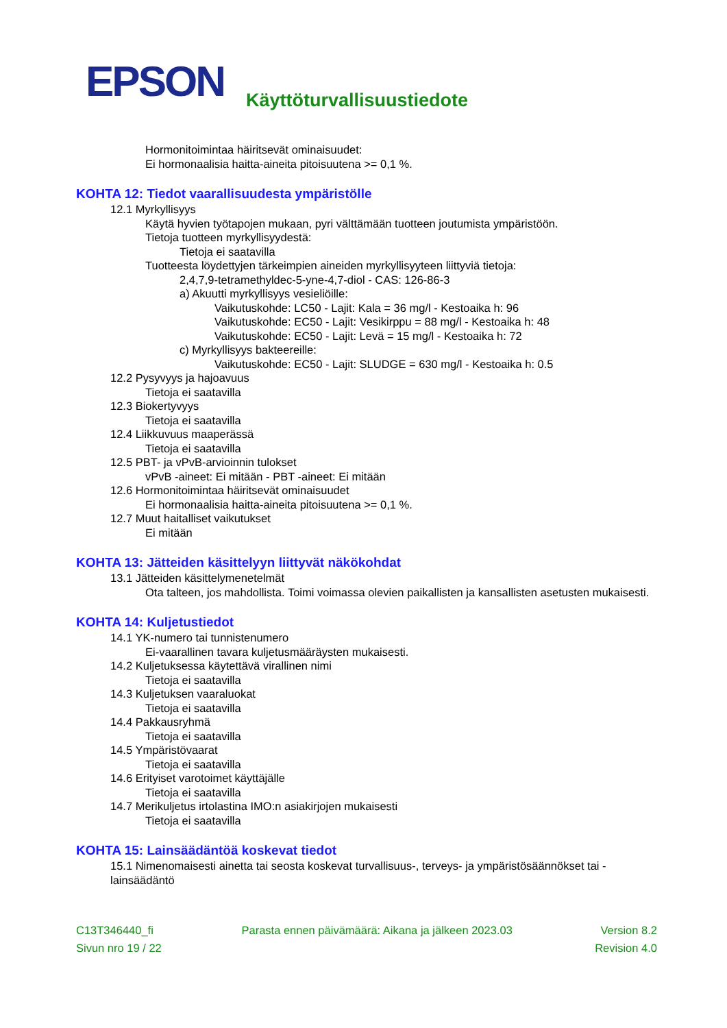EPSON
Käyttöturvallisuustiedote
Hormonitoimintaa häiritsevät ominaisuudet:
Ei hormonaalisia haitta-aineita pitoisuutena >= 0,1 %.
KOHTA 12: Tiedot vaarallisuudesta ympäristölle
12.1 Myrkyllisyys
Käytä hyvien työtapojen mukaan, pyri välttämään tuotteen joutumista ympäristöön.
Tietoja tuotteen myrkyllisyydestä:
Tietoja ei saatavilla
Tuotteesta löydettyjen tärkeimpien aineiden myrkyllisyyteen liittyviä tietoja:
2,4,7,9-tetramethyldec-5-yne-4,7-diol - CAS: 126-86-3
a) Akuutti myrkyllisyys vesieliöille:
Vaikutuskohde: LC50 - Lajit: Kala = 36 mg/l - Kestoaika h: 96
Vaikutuskohde: EC50 - Lajit: Vesikirppu = 88 mg/l - Kestoaika h: 48
Vaikutuskohde: EC50 - Lajit: Levä = 15 mg/l - Kestoaika h: 72
c) Myrkyllisyys bakteereille:
Vaikutuskohde: EC50 - Lajit: SLUDGE = 630 mg/l - Kestoaika h: 0.5
12.2 Pysyvyys ja hajoavuus
Tietoja ei saatavilla
12.3 Biokertyvyys
Tietoja ei saatavilla
12.4 Liikkuvuus maaperässä
Tietoja ei saatavilla
12.5 PBT- ja vPvB-arvioinnin tulokset
vPvB -aineet: Ei mitään - PBT -aineet: Ei mitään
12.6 Hormonitoimintaa häiritsevät ominaisuudet
Ei hormonaalisia haitta-aineita pitoisuutena >= 0,1 %.
12.7 Muut haitalliset vaikutukset
Ei mitään
KOHTA 13: Jätteiden käsittelyyn liittyvät näkökohdat
13.1 Jätteiden käsittelymenetelmät
Ota talteen, jos mahdollista. Toimi voimassa olevien paikallisten ja kansallisten asetusten mukaisesti.
KOHTA 14: Kuljetustiedot
14.1 YK-numero tai tunnistenumero
Ei-vaarallinen tavara kuljetusmääräysten mukaisesti.
14.2 Kuljetuksessa käytettävä virallinen nimi
Tietoja ei saatavilla
14.3 Kuljetuksen vaaraluokat
Tietoja ei saatavilla
14.4 Pakkausryhmä
Tietoja ei saatavilla
14.5 Ympäristövaarat
Tietoja ei saatavilla
14.6 Erityiset varotoimet käyttäjälle
Tietoja ei saatavilla
14.7 Merikuljetus irtolastina IMO:n asiakirjojen mukaisesti
Tietoja ei saatavilla
KOHTA 15: Lainsäädäntöä koskevat tiedot
15.1 Nimenomaisesti ainetta tai seosta koskevat turvallisuus-, terveys- ja ympäristösäännökset tai -lainsäädäntö
C13T346440_fi Parasta ennen päivämäärä: Aikana ja jälkeen 2023.03 Version 8.2
Sivun nro 19 / 22 Revision 4.0